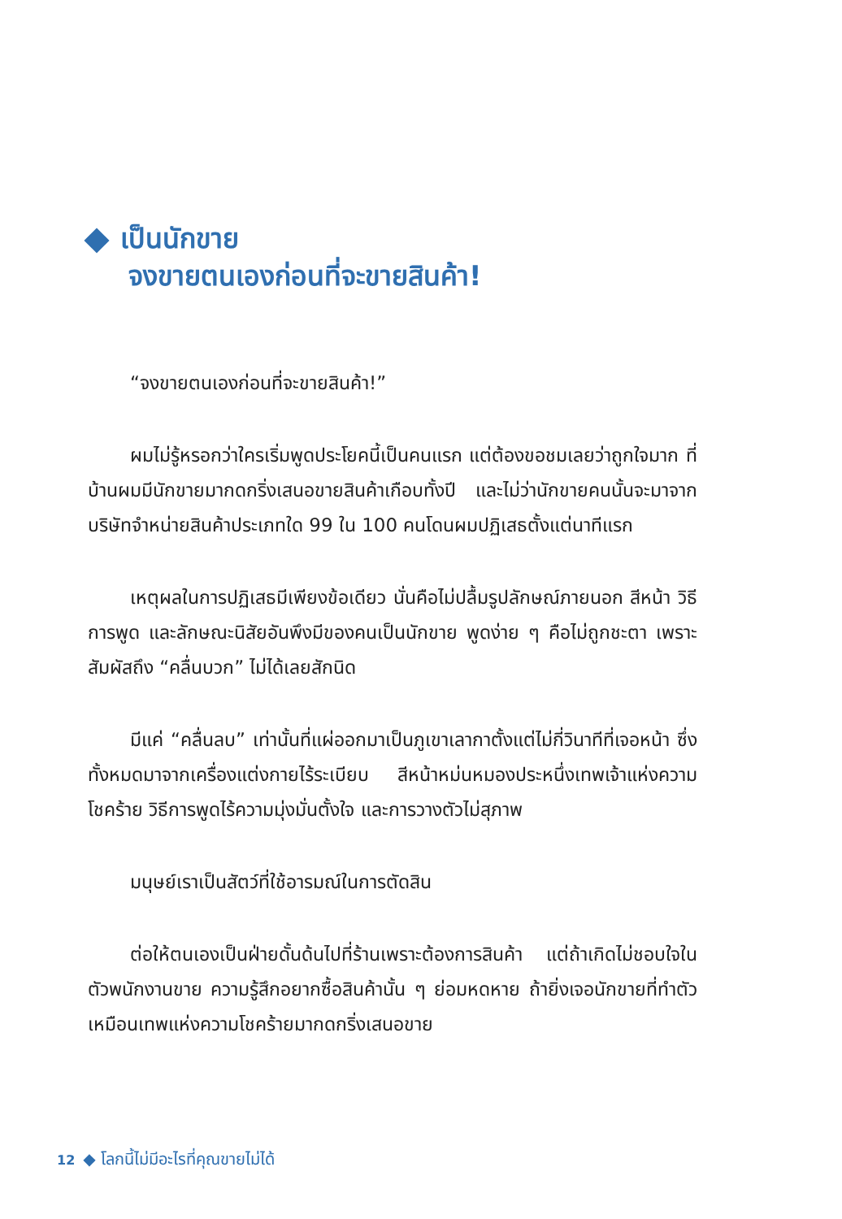เป็นนักขาย
จงขายตนเองก่อนที่จะขายสินค้า!
“จงขายตนเองก่อนที่จะขายสินค้า!”
ผมไม่รู้หรอกว่าใครเริ่มพูดประโยคนี้เป็นคนแรก แต่ต้องขอชมเลยว่าถูกใจมาก ที่บ้านผมมีนักขายมากดกริ่งเสนอขายสินค้าเกือบทั้งปี และไม่ว่านักขายคนนั้นจะมาจากบริษัทจำหน่ายสินค้าประเภทใด 99 ใน 100 คนโดนผมปฏิเสธตั้งแต่นาทีแรก
เหตุผลในการปฏิเสธมีเพียงข้อเดียว นั่นคือไม่ปลื้มรูปลักษณ์ภายนอก สีหน้า วิธีการพูด และลักษณะนิสัยอันพึงมีของคนเป็นนักขาย พูดง่าย ๆ คือไม่ถูกชะตา เพราะสัมผัสถึง “คลื่นบวก” ไม่ได้เลยสักนิด
มีแค่ “คลื่นลบ” เท่านั้นที่แผ่ออกมาเป็นภูเขาเลากาตั้งแต่ไม่กี่วินาทีที่เจอหน้า ซึ่งทั้งหมดมาจากเครื่องแต่งกายไร้ระเบียบ สีหน้าหม่นหมองประหนึ่งเทพเจ้าแห่งความโชคร้าย วิธีการพูดไร้ความมุ่งมั่นตั้งใจ และการวางตัวไม่สุภาพ
มนุษย์เราเป็นสัตว์ที่ใช้อารมณ์ในการตัดสิน
ต่อให้ตนเองเป็นฝ่ายดั้นด้นไปที่ร้านเพราะต้องการสินค้า แต่ถ้าเกิดไม่ชอบใจในตัวพนักงานขาย ความรู้สึกอยากซื้อสินค้านั้น ๆ ย่อมหดหาย ถ้ายิ่งเจอนักขายที่ทำตัวเหมือนเทพแห่งความโชคร้ายมากดกริ่งเสนอขาย
12 ◆ โลกนี้ไม่มีอะไรที่คุณขายไม่ได้